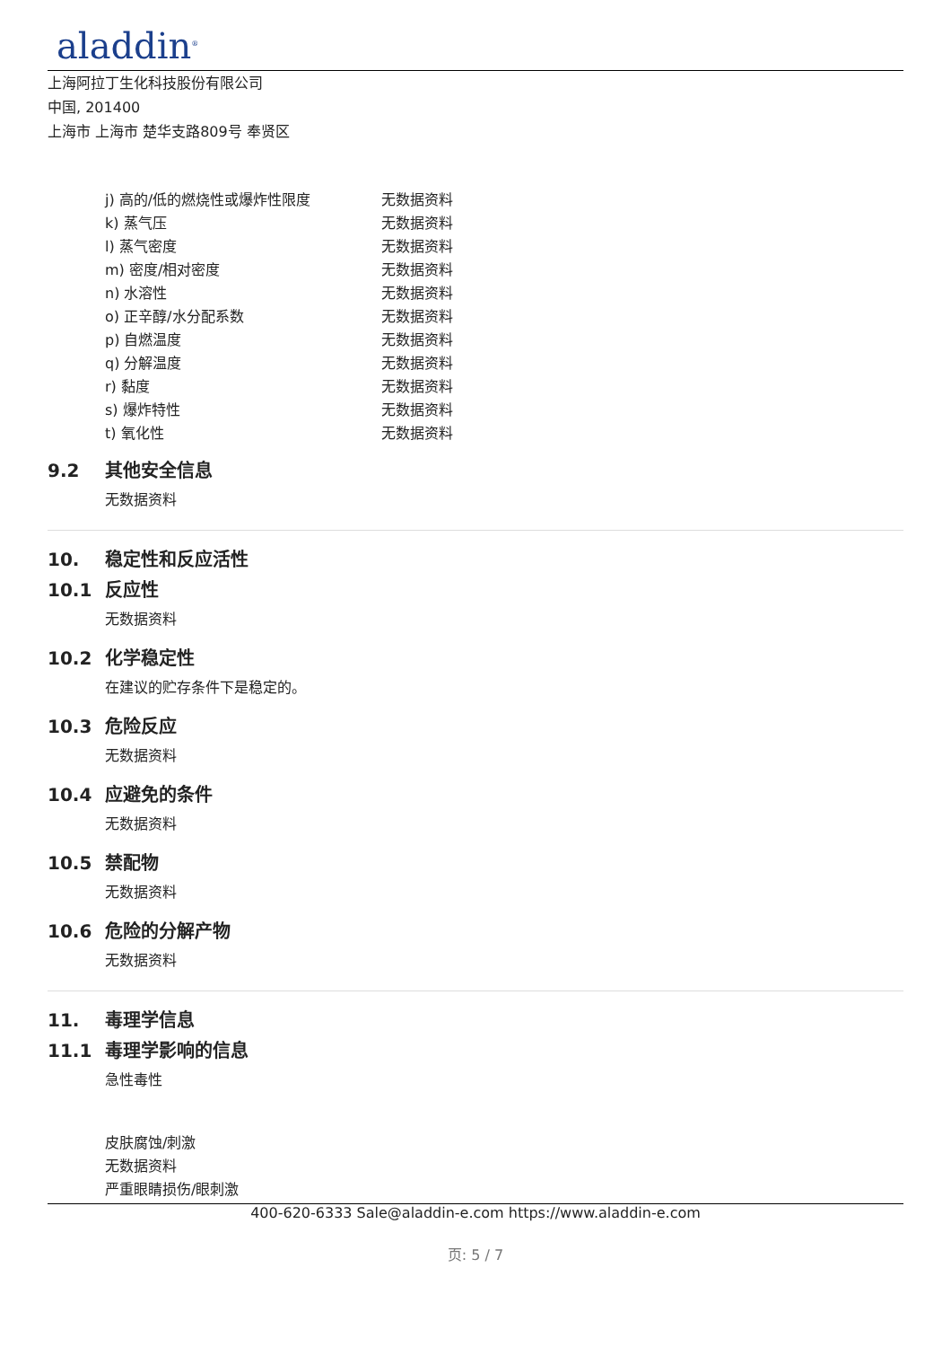aladdin<sup>®</sup>
上海阿拉丁生化科技股份有限公司
中国, 201400
上海市 上海市 楚华支路809号 奉贤区
| j) 高的/低的燃烧性或爆炸性限度 | 无数据资料 |
| k) 蒸气压 | 无数据资料 |
| l) 蒸气密度 | 无数据资料 |
| m) 密度/相对密度 | 无数据资料 |
| n) 水溶性 | 无数据资料 |
| o) 正辛醇/水分配系数 | 无数据资料 |
| p) 自燃温度 | 无数据资料 |
| q) 分解温度 | 无数据资料 |
| r) 黏度 | 无数据资料 |
| s) 爆炸特性 | 无数据资料 |
| t) 氧化性 | 无数据资料 |
9.2 其他安全信息
无数据资料
10. 稳定性和反应活性
10.1 反应性
无数据资料
10.2 化学稳定性
在建议的贮存条件下是稳定的。
10.3 危险反应
无数据资料
10.4 应避免的条件
无数据资料
10.5 禁配物
无数据资料
10.6 危险的分解产物
无数据资料
11. 毒理学信息
11.1 毒理学影响的信息
急性毒性
皮肤腐蚀/刺激
无数据资料
严重眼睛损伤/眼刺激
400-620-6333 Sale@aladdin-e.com https://www.aladdin-e.com
页: 5 / 7